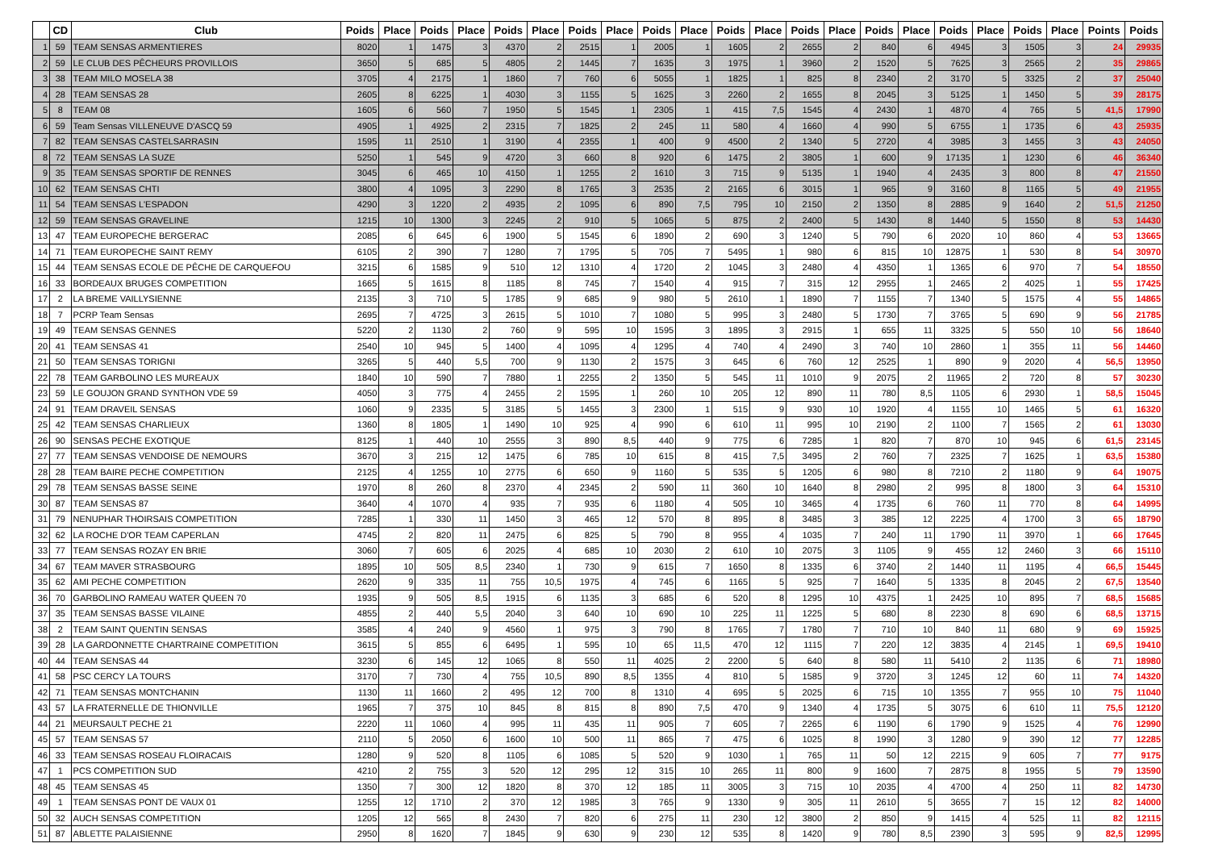| | CD | Club | Poids | Place | Poids | Place | Poids | Place | Poids | Place | Poids | Place | Poids | Place | Poids | Place | Poids | Place | Poids | Place | Poids | Place | Points | Poids |
| --- | --- | --- | --- | --- | --- | --- | --- | --- | --- | --- | --- | --- | --- | --- | --- | --- | --- | --- | --- | --- | --- | --- | --- | --- |
| 1 | 59 | TEAM SENSAS ARMENTIERES | 8020 | 1 | 1475 | 3 | 4370 | 2 | 2515 | 1 | 2005 | 1 | 1605 | 2 | 2655 | 2 | 840 | 6 | 4945 | 3 | 1505 | 3 | 24 | 29935 |
| 2 | 59 | LE CLUB DES PÊCHEURS PROVILLOIS | 3650 | 5 | 685 | 5 | 4805 | 2 | 1445 | 7 | 1635 | 3 | 1975 | 1 | 3960 | 2 | 1520 | 5 | 7625 | 3 | 2565 | 2 | 35 | 29865 |
| 3 | 38 | TEAM MILO MOSELA 38 | 3705 | 4 | 2175 | 1 | 1860 | 7 | 760 | 6 | 5055 | 1 | 1825 | 1 | 825 | 8 | 2340 | 2 | 3170 | 5 | 3325 | 2 | 37 | 25040 |
| 4 | 28 | TEAM SENSAS 28 | 2605 | 8 | 6225 | 1 | 4030 | 3 | 1155 | 5 | 1625 | 3 | 2260 | 2 | 1655 | 8 | 2045 | 3 | 5125 | 1 | 1450 | 5 | 39 | 28175 |
| 5 | 8 | TEAM 08 | 1605 | 6 | 560 | 7 | 1950 | 5 | 1545 | 1 | 2305 | 1 | 415 | 7,5 | 1545 | 4 | 2430 | 1 | 4870 | 4 | 765 | 5 | 41,5 | 17990 |
| 6 | 59 | Team Sensas VILLENEUVE D'ASCQ 59 | 4905 | 1 | 4925 | 2 | 2315 | 7 | 1825 | 2 | 245 | 11 | 580 | 4 | 1660 | 4 | 990 | 5 | 6755 | 1 | 1735 | 6 | 43 | 25935 |
| 7 | 82 | TEAM SENSAS CASTELSARRASIN | 1595 | 11 | 2510 | 1 | 3190 | 4 | 2355 | 1 | 400 | 9 | 4500 | 2 | 1340 | 5 | 2720 | 4 | 3985 | 3 | 1455 | 3 | 43 | 24050 |
| 8 | 72 | TEAM SENSAS LA SUZE | 5250 | 1 | 545 | 9 | 4720 | 3 | 660 | 8 | 920 | 6 | 1475 | 2 | 3805 | 1 | 600 | 9 | 17135 | 1 | 1230 | 6 | 46 | 36340 |
| 9 | 35 | TEAM SENSAS SPORTIF DE RENNES | 3045 | 6 | 465 | 10 | 4150 | 1 | 1255 | 2 | 1610 | 3 | 715 | 9 | 5135 | 1 | 1940 | 4 | 2435 | 3 | 800 | 8 | 47 | 21550 |
| 10 | 62 | TEAM SENSAS CHTI | 3800 | 4 | 1095 | 3 | 2290 | 8 | 1765 | 3 | 2535 | 2 | 2165 | 6 | 3015 | 1 | 965 | 9 | 3160 | 8 | 1165 | 5 | 49 | 21955 |
| 11 | 54 | TEAM SENSAS L'ESPADON | 4290 | 3 | 1220 | 2 | 4935 | 2 | 1095 | 6 | 890 | 7,5 | 795 | 10 | 2150 | 2 | 1350 | 8 | 2885 | 9 | 1640 | 2 | 51,5 | 21250 |
| 12 | 59 | TEAM SENSAS GRAVELINE | 1215 | 10 | 1300 | 3 | 2245 | 2 | 910 | 5 | 1065 | 5 | 875 | 2 | 2400 | 5 | 1430 | 8 | 1440 | 5 | 1550 | 8 | 53 | 14430 |
| 13 | 47 | TEAM EUROPECHE BERGERAC | 2085 | 6 | 645 | 6 | 1900 | 5 | 1545 | 6 | 1890 | 2 | 690 | 3 | 1240 | 5 | 790 | 6 | 2020 | 10 | 860 | 4 | 53 | 13665 |
| 14 | 71 | TEAM EUROPECHE SAINT REMY | 6105 | 2 | 390 | 7 | 1280 | 7 | 1795 | 5 | 705 | 7 | 5495 | 1 | 980 | 6 | 815 | 10 | 12875 | 1 | 530 | 8 | 54 | 30970 |
| 15 | 44 | TEAM SENSAS ECOLE DE PÊCHE DE CARQUEFOU | 3215 | 6 | 1585 | 9 | 510 | 12 | 1310 | 4 | 1720 | 2 | 1045 | 3 | 2480 | 4 | 4350 | 1 | 1365 | 6 | 970 | 7 | 54 | 18550 |
| 16 | 33 | BORDEAUX BRUGES COMPETITION | 1665 | 5 | 1615 | 8 | 1185 | 8 | 745 | 7 | 1540 | 4 | 915 | 7 | 315 | 12 | 2955 | 1 | 2465 | 2 | 4025 | 1 | 55 | 17425 |
| 17 | 2 | LA BREME VAILLYSIENNE | 2135 | 3 | 710 | 5 | 1785 | 9 | 685 | 9 | 980 | 5 | 2610 | 1 | 1890 | 7 | 1155 | 7 | 1340 | 5 | 1575 | 4 | 55 | 14865 |
| 18 | 7 | PCRP Team Sensas | 2695 | 7 | 4725 | 3 | 2615 | 5 | 1010 | 7 | 1080 | 5 | 995 | 3 | 2480 | 5 | 1730 | 7 | 3765 | 5 | 690 | 9 | 56 | 21785 |
| 19 | 49 | TEAM SENSAS GENNES | 5220 | 2 | 1130 | 2 | 760 | 9 | 595 | 10 | 1595 | 3 | 1895 | 3 | 2915 | 1 | 655 | 11 | 3325 | 5 | 550 | 10 | 56 | 18640 |
| 20 | 41 | TEAM SENSAS 41 | 2540 | 10 | 945 | 5 | 1400 | 4 | 1095 | 4 | 1295 | 4 | 740 | 4 | 2490 | 3 | 740 | 10 | 2860 | 1 | 355 | 11 | 56 | 14460 |
| 21 | 50 | TEAM SENSAS TORIGNI | 3265 | 5 | 440 | 5,5 | 700 | 9 | 1130 | 2 | 1575 | 3 | 645 | 6 | 760 | 12 | 2525 | 1 | 890 | 9 | 2020 | 4 | 56,5 | 13950 |
| 22 | 78 | TEAM GARBOLINO LES MUREAUX | 1840 | 10 | 590 | 7 | 7880 | 1 | 2255 | 2 | 1350 | 5 | 545 | 11 | 1010 | 9 | 2075 | 2 | 11965 | 2 | 720 | 8 | 57 | 30230 |
| 23 | 59 | LE GOUJON GRAND SYNTHON VDE 59 | 4050 | 3 | 775 | 4 | 2455 | 2 | 1595 | 1 | 260 | 10 | 205 | 12 | 890 | 11 | 780 | 8,5 | 1105 | 6 | 2930 | 1 | 58,5 | 15045 |
| 24 | 91 | TEAM DRAVEIL SENSAS | 1060 | 9 | 2335 | 5 | 3185 | 5 | 1455 | 3 | 2300 | 1 | 515 | 9 | 930 | 10 | 1920 | 4 | 1155 | 10 | 1465 | 5 | 61 | 16320 |
| 25 | 42 | TEAM SENSAS CHARLIEUX | 1360 | 8 | 1805 | 1 | 1490 | 10 | 925 | 4 | 990 | 6 | 610 | 11 | 995 | 10 | 2190 | 2 | 1100 | 7 | 1565 | 2 | 61 | 13030 |
| 26 | 90 | SENSAS PECHE EXOTIQUE | 8125 | 1 | 440 | 10 | 2555 | 3 | 890 | 8,5 | 440 | 9 | 775 | 6 | 7285 | 1 | 820 | 7 | 870 | 10 | 945 | 6 | 61,5 | 23145 |
| 27 | 77 | TEAM SENSAS VENDOISE DE NEMOURS | 3670 | 3 | 215 | 12 | 1475 | 6 | 785 | 10 | 615 | 8 | 415 | 7,5 | 3495 | 2 | 760 | 7 | 2325 | 7 | 1625 | 1 | 63,5 | 15380 |
| 28 | 28 | TEAM BAIRE PECHE COMPETITION | 2125 | 4 | 1255 | 10 | 2775 | 6 | 650 | 9 | 1160 | 5 | 535 | 5 | 1205 | 6 | 980 | 8 | 7210 | 2 | 1180 | 9 | 64 | 19075 |
| 29 | 78 | TEAM SENSAS BASSE SEINE | 1970 | 8 | 260 | 8 | 2370 | 4 | 2345 | 2 | 590 | 11 | 360 | 10 | 1640 | 8 | 2980 | 2 | 995 | 8 | 1800 | 3 | 64 | 15310 |
| 30 | 87 | TEAM SENSAS 87 | 3640 | 4 | 1070 | 4 | 935 | 7 | 935 | 6 | 1180 | 4 | 505 | 10 | 3465 | 4 | 1735 | 6 | 760 | 11 | 770 | 8 | 64 | 14995 |
| 31 | 79 | NENUPHAR THOIRSAIS COMPETITION | 7285 | 1 | 330 | 11 | 1450 | 3 | 465 | 12 | 570 | 8 | 895 | 8 | 3485 | 3 | 385 | 12 | 2225 | 4 | 1700 | 3 | 65 | 18790 |
| 32 | 62 | LA ROCHE D'OR TEAM CAPERLAN | 4745 | 2 | 820 | 11 | 2475 | 6 | 825 | 5 | 790 | 8 | 955 | 4 | 1035 | 7 | 240 | 11 | 1790 | 11 | 3970 | 1 | 66 | 17645 |
| 33 | 77 | TEAM SENSAS ROZAY EN BRIE | 3060 | 7 | 605 | 6 | 2025 | 4 | 685 | 10 | 2030 | 2 | 610 | 10 | 2075 | 3 | 1105 | 9 | 455 | 12 | 2460 | 3 | 66 | 15110 |
| 34 | 67 | TEAM MAVER STRASBOURG | 1895 | 10 | 505 | 8,5 | 2340 | 1 | 730 | 9 | 615 | 7 | 1650 | 8 | 1335 | 6 | 3740 | 2 | 1440 | 11 | 1195 | 4 | 66,5 | 15445 |
| 35 | 62 | AMI PECHE COMPETITION | 2620 | 9 | 335 | 11 | 755 | 10,5 | 1975 | 4 | 745 | 6 | 1165 | 5 | 925 | 7 | 1640 | 5 | 1335 | 8 | 2045 | 2 | 67,5 | 13540 |
| 36 | 70 | GARBOLINO RAMEAU WATER QUEEN 70 | 1935 | 9 | 505 | 8,5 | 1915 | 6 | 1135 | 3 | 685 | 6 | 520 | 8 | 1295 | 10 | 4375 | 1 | 2425 | 10 | 895 | 7 | 68,5 | 15685 |
| 37 | 35 | TEAM SENSAS BASSE VILAINE | 4855 | 2 | 440 | 5,5 | 2040 | 3 | 640 | 10 | 690 | 10 | 225 | 11 | 1225 | 5 | 680 | 8 | 2230 | 8 | 690 | 6 | 68,5 | 13715 |
| 38 | 2 | TEAM SAINT QUENTIN SENSAS | 3585 | 4 | 240 | 9 | 4560 | 1 | 975 | 3 | 790 | 8 | 1765 | 7 | 1780 | 7 | 710 | 10 | 840 | 11 | 680 | 9 | 69 | 15925 |
| 39 | 28 | LA GARDONNETTE CHARTRAINE COMPETITION | 3615 | 5 | 855 | 6 | 6495 | 1 | 595 | 10 | 65 | 11,5 | 470 | 12 | 1115 | 7 | 220 | 12 | 3835 | 4 | 2145 | 1 | 69,5 | 19410 |
| 40 | 44 | TEAM SENSAS 44 | 3230 | 6 | 145 | 12 | 1065 | 8 | 550 | 11 | 4025 | 2 | 2200 | 5 | 640 | 8 | 580 | 11 | 5410 | 2 | 1135 | 6 | 71 | 18980 |
| 41 | 58 | PSC CERCY LA TOURS | 3170 | 7 | 730 | 4 | 755 | 10,5 | 890 | 8,5 | 1355 | 4 | 810 | 5 | 1585 | 9 | 3720 | 3 | 1245 | 12 | 60 | 11 | 74 | 14320 |
| 42 | 71 | TEAM SENSAS MONTCHANIN | 1130 | 11 | 1660 | 2 | 495 | 12 | 700 | 8 | 1310 | 4 | 695 | 5 | 2025 | 6 | 715 | 10 | 1355 | 7 | 955 | 10 | 75 | 11040 |
| 43 | 57 | LA FRATERNELLE DE THIONVILLE | 1965 | 7 | 375 | 10 | 845 | 8 | 815 | 8 | 890 | 7,5 | 470 | 9 | 1340 | 4 | 1735 | 5 | 3075 | 6 | 610 | 11 | 75,5 | 12120 |
| 44 | 21 | MEURSAULT PECHE 21 | 2220 | 11 | 1060 | 4 | 995 | 11 | 435 | 11 | 905 | 7 | 605 | 7 | 2265 | 6 | 1190 | 6 | 1790 | 9 | 1525 | 4 | 76 | 12990 |
| 45 | 57 | TEAM SENSAS 57 | 2110 | 5 | 2050 | 6 | 1600 | 10 | 500 | 11 | 865 | 7 | 475 | 6 | 1025 | 8 | 1990 | 3 | 1280 | 9 | 390 | 12 | 77 | 12285 |
| 46 | 33 | TEAM SENSAS ROSEAU FLOIRACAIS | 1280 | 9 | 520 | 8 | 1105 | 6 | 1085 | 5 | 520 | 9 | 1030 | 1 | 765 | 11 | 50 | 12 | 2215 | 9 | 605 | 7 | 77 | 9175 |
| 47 | 1 | PCS COMPETITION SUD | 4210 | 2 | 755 | 3 | 520 | 12 | 295 | 12 | 315 | 10 | 265 | 11 | 800 | 9 | 1600 | 7 | 2875 | 8 | 1955 | 5 | 79 | 13590 |
| 48 | 45 | TEAM SENSAS 45 | 1350 | 7 | 300 | 12 | 1820 | 8 | 370 | 12 | 185 | 11 | 3005 | 3 | 715 | 10 | 2035 | 4 | 4700 | 4 | 250 | 11 | 82 | 14730 |
| 49 | 1 | TEAM SENSAS PONT DE VAUX 01 | 1255 | 12 | 1710 | 2 | 370 | 12 | 1985 | 3 | 765 | 9 | 1330 | 9 | 305 | 11 | 2610 | 5 | 3655 | 7 | 15 | 12 | 82 | 14000 |
| 50 | 32 | AUCH SENSAS COMPETITION | 1205 | 12 | 565 | 8 | 2430 | 7 | 820 | 6 | 275 | 11 | 230 | 12 | 3800 | 2 | 850 | 9 | 1415 | 4 | 525 | 11 | 82 | 12115 |
| 51 | 87 | ABLETTE PALAISIENNE | 2950 | 8 | 1620 | 7 | 1845 | 9 | 630 | 9 | 230 | 12 | 535 | 8 | 1420 | 9 | 780 | 8,5 | 2390 | 3 | 595 | 9 | 82,5 | 12995 |